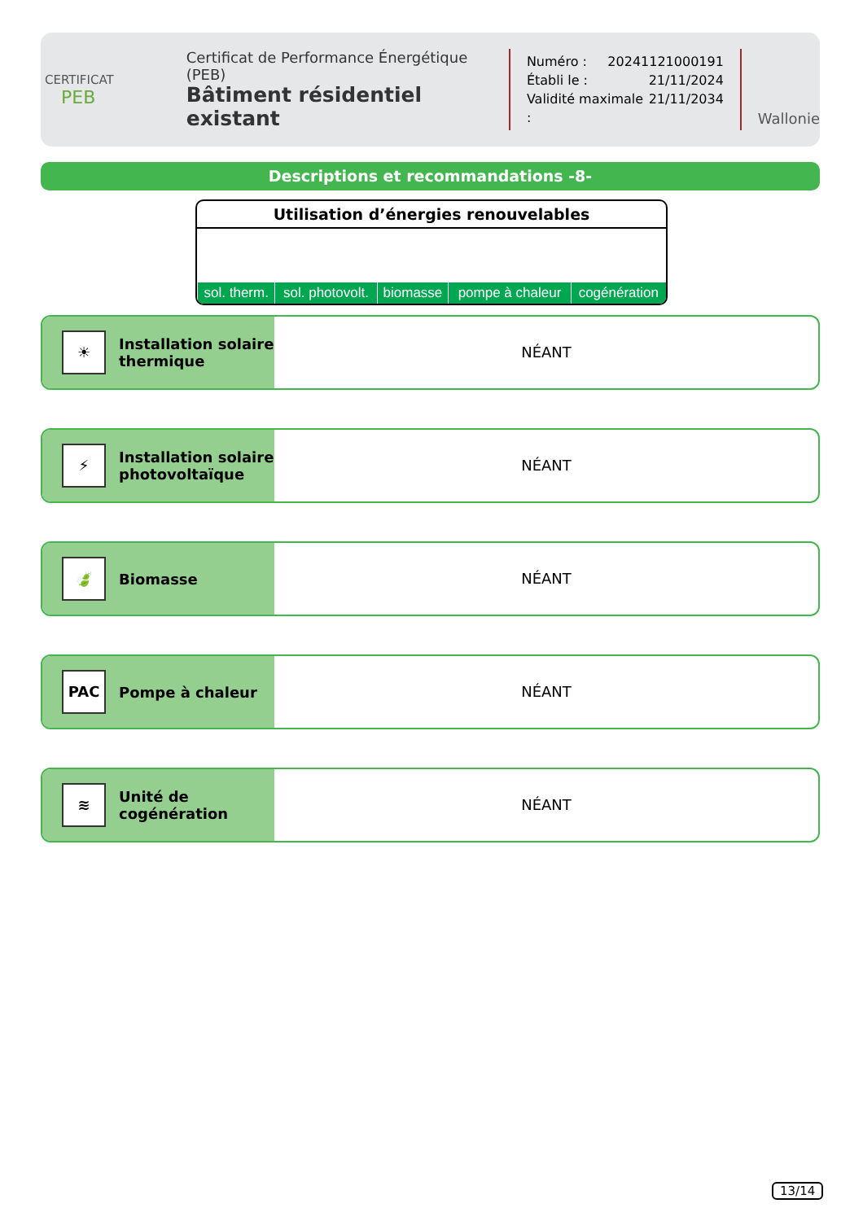CERTIFICAT
PEB
Certificat de Performance Énergétique (PEB)
Bâtiment résidentiel existant
Numéro : 20241121000191
Établi le : 21/11/2024
Validité maximale : 21/11/2034
Wallonie
Descriptions et recommandations -8-
Utilisation d’énergies renouvelables
| sol. therm. | sol. photovolt. | biomasse | pompe à chaleur | cogénération |
☀
Installation solaire
thermique
NÉANT
⚡
Installation solaire
photovoltaïque
NÉANT
🍃
Biomasse
NÉANT
PAC
Pompe à chaleur
NÉANT
≋
Unité de
cogénération
NÉANT
13/14